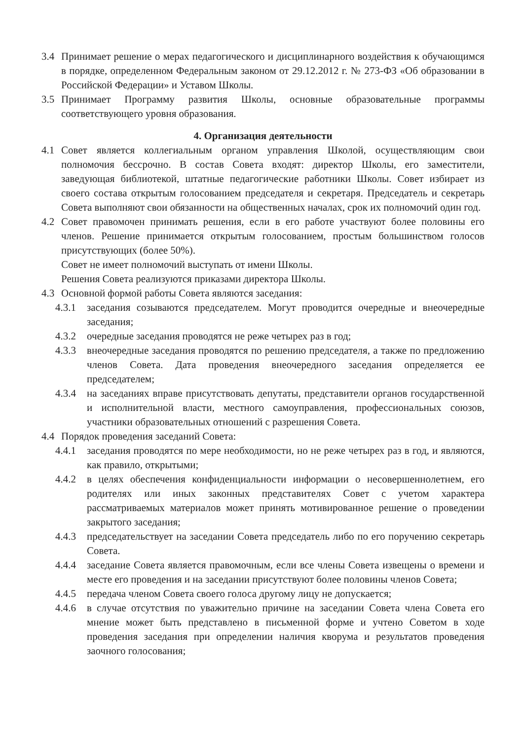3.4 Принимает решение о мерах педагогического и дисциплинарного воздействия к обучающимся в порядке, определенном Федеральным законом от 29.12.2012 г. № 273-ФЗ «Об образовании в Российской Федерации» и Уставом Школы.
3.5 Принимает Программу развития Школы, основные образовательные программы соответствующего уровня образования.
4. Организация деятельности
4.1 Совет является коллегиальным органом управления Школой, осуществляющим свои полномочия бессрочно. В состав Совета входят: директор Школы, его заместители, заведующая библиотекой, штатные педагогические работники Школы. Совет избирает из своего состава открытым голосованием председателя и секретаря. Председатель и секретарь Совета выполняют свои обязанности на общественных началах, срок их полномочий один год.
4.2 Совет правомочен принимать решения, если в его работе участвуют более половины его членов. Решение принимается открытым голосованием, простым большинством голосов присутствующих (более 50%).
Совет не имеет полномочий выступать от имени Школы.
Решения Совета реализуются приказами директора Школы.
4.3 Основной формой работы Совета являются заседания:
4.3.1 заседания созываются председателем. Могут проводится очередные и внеочередные заседания;
4.3.2 очередные заседания проводятся не реже четырех раз в год;
4.3.3 внеочередные заседания проводятся по решению председателя, а также по предложению членов Совета. Дата проведения внеочередного заседания определяется ее председателем;
4.3.4 на заседаниях вправе присутствовать депутаты, представители органов государственной и исполнительной власти, местного самоуправления, профессиональных союзов, участники образовательных отношений с разрешения Совета.
4.4 Порядок проведения заседаний Совета:
4.4.1 заседания проводятся по мере необходимости, но не реже четырех раз в год, и являются, как правило, открытыми;
4.4.2 в целях обеспечения конфиденциальности информации о несовершеннолетнем, его родителях или иных законных представителях Совет с учетом характера рассматриваемых материалов может принять мотивированное решение о проведении закрытого заседания;
4.4.3 председательствует на заседании Совета председатель либо по его поручению секретарь Совета.
4.4.4 заседание Совета является правомочным, если все члены Совета извещены о времени и месте его проведения и на заседании присутствуют более половины членов Совета;
4.4.5 передача членом Совета своего голоса другому лицу не допускается;
4.4.6 в случае отсутствия по уважительно причине на заседании Совета члена Совета его мнение может быть представлено в письменной форме и учтено Советом в ходе проведения заседания при определении наличия кворума и результатов проведения заочного голосования;